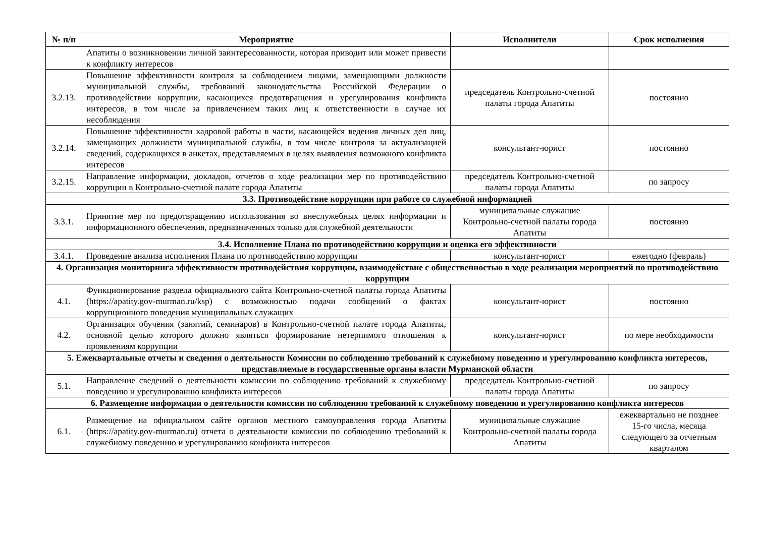| № п/п | Мероприятие | Исполнители | Срок исполнения |
| --- | --- | --- | --- |
| | Апатиты о возникновении личной заинтересованности, которая приводит или может привести к конфликту интересов | | |
| 3.2.13. | Повышение эффективности контроля за соблюдением лицами, замещающими должности муниципальной службы, требований законодательства Российской Федерации о противодействии коррупции, касающихся предотвращения и урегулирования конфликта интересов, в том числе за привлечением таких лиц к ответственности в случае их несоблюдения | председатель Контрольно-счетной палаты города Апатиты | постоянно |
| 3.2.14. | Повышение эффективности кадровой работы в части, касающейся ведения личных дел лиц, замещающих должности муниципальной службы, в том числе контроля за актуализацией сведений, содержащихся в анкетах, представляемых в целях выявления возможного конфликта интересов | консультант-юрист | постоянно |
| 3.2.15. | Направление информации, докладов, отчетов о ходе реализации мер по противодействию коррупции в Контрольно-счетной палате города Апатиты | председатель Контрольно-счетной палаты города Апатиты | по запросу |
| 3.3. Противодействие коррупции при работе со служебной информацией | | | |
| 3.3.1. | Принятие мер по предотвращению использования во внеслужебных целях информации и информационного обеспечения, предназначенных только для служебной деятельности | муниципальные служащие Контрольно-счетной палаты города Апатиты | постоянно |
| 3.4. Исполнение Плана по противодействию коррупции и оценка его эффективности | | | |
| 3.4.1. | Проведение анализа исполнения Плана по противодействию коррупции | консультант-юрист | ежегодно (февраль) |
| 4. Организация мониторинга эффективности противодействия коррупции, взаимодействие с общественностью в ходе реализации мероприятий по противодействию коррупции | | | |
| 4.1. | Функционирование раздела официального сайта Контрольно-счетной палаты города Апатиты (https://apatity.gov-murman.ru/ksp) с возможностью подачи сообщений о фактах коррупционного поведения муниципальных служащих | консультант-юрист | постоянно |
| 4.2. | Организация обучения (занятий, семинаров) в Контрольно-счетной палате города Апатиты, основной целью которого должно являться формирование нетерпимого отношения к проявлениям коррупции | консультант-юрист | по мере необходимости |
| 5. Ежеквартальные отчеты и сведения о деятельности Комиссии по соблюдению требований к служебному поведению и урегулированию конфликта интересов, представляемые в государственные органы власти Мурманской области | | | |
| 5.1. | Направление сведений о деятельности комиссии по соблюдению требований к служебному поведению и урегулированию конфликта интересов | председатель Контрольно-счетной палаты города Апатиты | по запросу |
| 6. Размещение информации о деятельности комиссии по соблюдению требований к служебному поведению и урегулированию конфликта интересов | | | |
| 6.1. | Размещение на официальном сайте органов местного самоуправления города Апатиты (https://apatity.gov-murman.ru) отчета о деятельности комиссии по соблюдению требований к служебному поведению и урегулированию конфликта интересов | муниципальные служащие Контрольно-счетной палаты города Апатиты | ежеквартально не позднее 15-го числа, месяца следующего за отчетным кварталом |